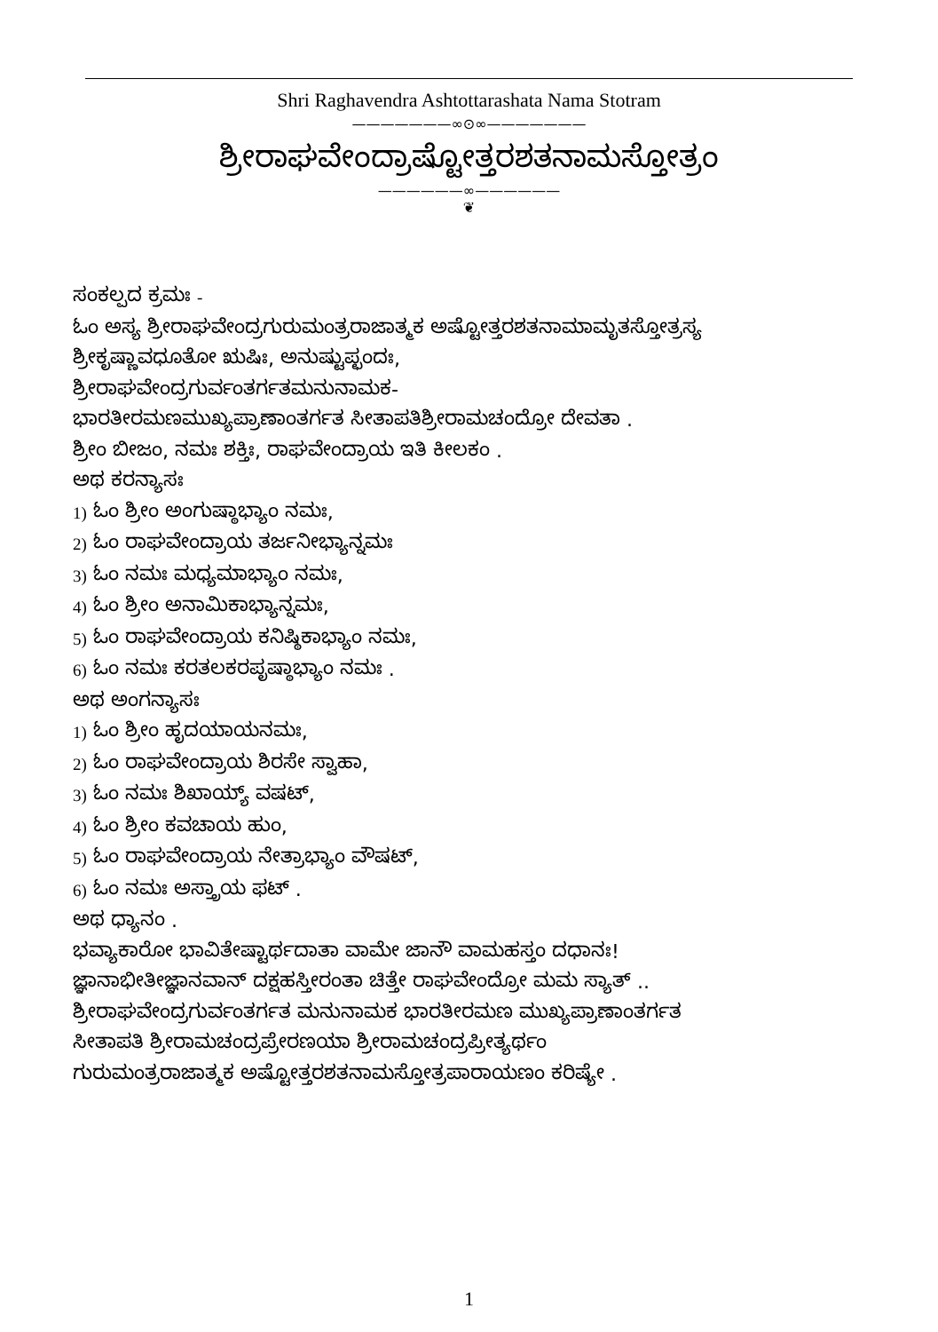Shri Raghavendra Ashtottarashata Nama Stotram
———————∞⊙∞———————
ಶ್ರೀರಾಘವೇಂದ್ರಾಷ್ಟೋತ್ತರಶತನಾಮಸ್ತೋತ್ರಂ
——————∞——————
❦
ಸಂಕಲ್ಪದ ಕ್ರಮಃ -
ಓಂ ಅಸ್ಯ ಶ್ರೀರಾಘವೇಂದ್ರಗುರುಮಂತ್ರರಾಜಾತ್ಮಕ ಅಷ್ಟೋತ್ತರಶತನಾಮಾಮೃತಸ್ತೋತ್ರಸ್ಯ
ಶ್ರೀಕೃಷ್ಣಾವಧೂತೋ ಋಷಿಃ, ಅನುಷ್ಟುಪ್ಛಂದಃ,
ಶ್ರೀರಾಘವೇಂದ್ರಗುರ್ವಂತರ್ಗತಮನುನಾಮಕ-
ಭಾರತೀರಮಣಮುಖ್ಯಪ್ರಾಣಾಂತರ್ಗತ ಸೀತಾಪತಿಶ್ರೀರಾಮಚಂದ್ರೋ ದೇವತಾ .
ಶ್ರೀಂ ಬೀಜಂ, ನಮಃ ಶಕ್ತಿಃ, ರಾಘವೇಂದ್ರಾಯ ಇತಿ ಕೀಲಕಂ .
ಅಥ ಕರನ್ಯಾಸಃ
1) ಓಂ ಶ್ರೀಂ ಅಂಗುಷ್ಠಾಭ್ಯಾಂ ನಮಃ,
2) ಓಂ ರಾಘವೇಂದ್ರಾಯ ತರ್ಜನೀಭ್ಯಾನ್ನಮಃ
3) ಓಂ ನಮಃ ಮಧ್ಯಮಾಭ್ಯಾಂ ನಮಃ,
4) ಓಂ ಶ್ರೀಂ ಅನಾಮಿಕಾಭ್ಯಾನ್ನಮಃ,
5) ಓಂ ರಾಘವೇಂದ್ರಾಯ ಕನಿಷ್ಠಿಕಾಭ್ಯಾಂ ನಮಃ,
6) ಓಂ ನಮಃ ಕರತಲಕರಪೃಷ್ಠಾಭ್ಯಾಂ ನಮಃ .
ಅಥ ಅಂಗನ್ಯಾಸಃ
1) ಓಂ ಶ್ರೀಂ ಹೃದಯಾಯನಮಃ,
2) ಓಂ ರಾಘವೇಂದ್ರಾಯ ಶಿರಸೇ ಸ್ವಾಹಾ,
3) ಓಂ ನಮಃ ಶಿಖಾಯ್ಯ್ ವಷಟ್,
4) ಓಂ ಶ್ರೀಂ ಕವಚಾಯ ಹುಂ,
5) ಓಂ ರಾಘವೇಂದ್ರಾಯ ನೇತ್ರಾಭ್ಯಾಂ ವೌಷಟ್,
6) ಓಂ ನಮಃ ಅಸ್ತ್ರಾಯ ಫಟ್ .
ಅಥ ಧ್ಯಾನಂ .
ಭವ್ಯಾಕಾರೋ ಭಾವಿತೇಷ್ಟಾರ್ಥದಾತಾ ವಾಮೇ ಜಾನೌ ವಾಮಹಸ್ತಂ ದಧಾನಃ!
ಜ್ಞಾನಾಭೀತೀಜ್ಞಾನವಾನ್ ದಕ್ಷಹಸ್ತೀರಂತಾ ಚಿತ್ತೇ ರಾಘವೇಂದ್ರೋ ಮಮ ಸ್ಯಾತ್ ..
ಶ್ರೀರಾಘವೇಂದ್ರಗುರ್ವಂತರ್ಗತ ಮನುನಾಮಕ ಭಾರತೀರಮಣ ಮುಖ್ಯಪ್ರಾಣಾಂತರ್ಗತ
ಸೀತಾಪತಿ ಶ್ರೀರಾಮಚಂದ್ರಪ್ರೇರಣಯಾ ಶ್ರೀರಾಮಚಂದ್ರಪ್ರೀತ್ಯರ್ಥಂ
ಗುರುಮಂತ್ರರಾಜಾತ್ಮಕ ಅಷ್ಟೋತ್ತರಶತನಾಮಸ್ತೋತ್ರಪಾರಾಯಣಂ ಕರಿಷ್ಯೇ .
1